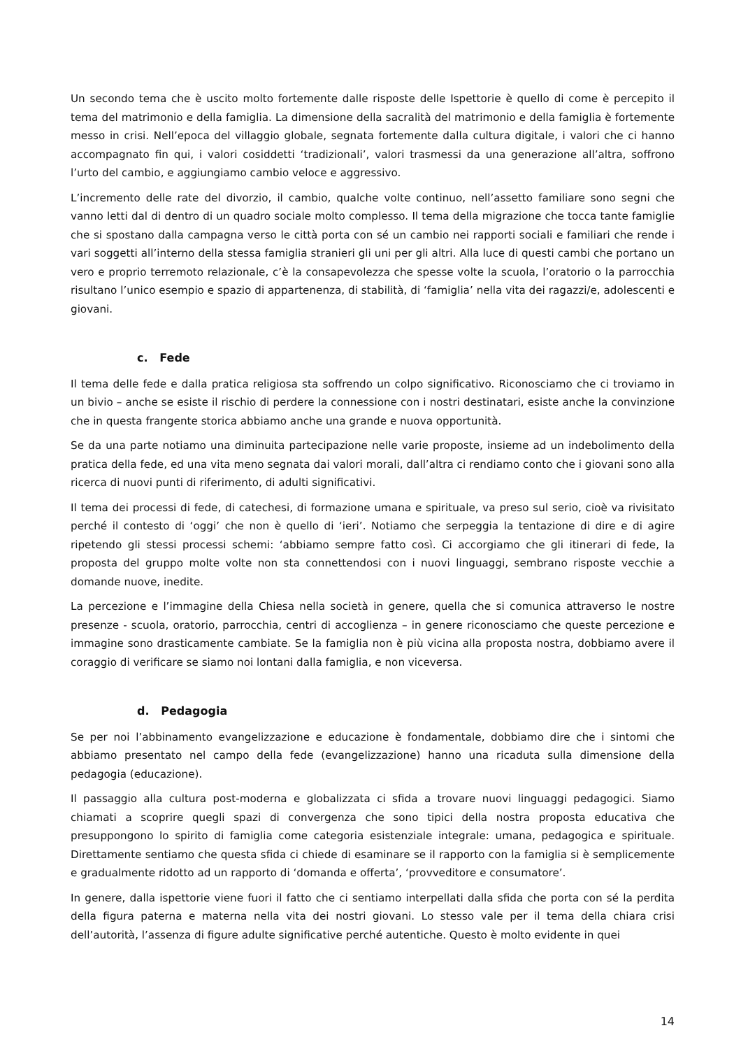Un secondo tema che è uscito molto fortemente dalle risposte delle Ispettorie è quello di come è percepito il tema del matrimonio e della famiglia. La dimensione della sacralità del matrimonio e della famiglia è fortemente messo in crisi. Nell’epoca del villaggio globale, segnata fortemente dalla cultura digitale, i valori che ci hanno accompagnato fin qui, i valori cosiddetti ‘tradizionali’, valori trasmessi da una generazione all’altra, soffrono l’urto del cambio, e aggiungiamo cambio veloce e aggressivo.
L’incremento delle rate del divorzio, il cambio, qualche volte continuo, nell’assetto familiare sono segni che vanno letti dal di dentro di un quadro sociale molto complesso. Il tema della migrazione che tocca tante famiglie che si spostano dalla campagna verso le città porta con sé un cambio nei rapporti sociali e familiari che rende i vari soggetti all’interno della stessa famiglia stranieri gli uni per gli altri. Alla luce di questi cambi che portano un vero e proprio terremoto relazionale, c’è la consapevolezza che spesse volte la scuola, l’oratorio o la parrocchia risultano l’unico esempio e spazio di appartenenza, di stabilità, di ‘famiglia’ nella vita dei ragazzi/e, adolescenti e giovani.
c. Fede
Il tema delle fede e dalla pratica religiosa sta soffrendo un colpo significativo. Riconosciamo che ci troviamo in un bivio – anche se esiste il rischio di perdere la connessione con i nostri destinatari, esiste anche la convinzione che in questa frangente storica abbiamo anche una grande e nuova opportunità.
Se da una parte notiamo una diminuita partecipazione nelle varie proposte, insieme ad un indebolimento della pratica della fede, ed una vita meno segnata dai valori morali, dall’altra ci rendiamo conto che i giovani sono alla ricerca di nuovi punti di riferimento, di adulti significativi.
Il tema dei processi di fede, di catechesi, di formazione umana e spirituale, va preso sul serio, cioè va rivisitato perché il contesto di ‘oggi’ che non è quello di ‘ieri’. Notiamo che serpeggia la tentazione di dire e di agire ripetendo gli stessi processi schemi: ‘abbiamo sempre fatto così. Ci accorgiamo che gli itinerari di fede, la proposta del gruppo molte volte non sta connettendosi con i nuovi linguaggi, sembrano risposte vecchie a domande nuove, inedite.
La percezione e l’immagine della Chiesa nella società in genere, quella che si comunica attraverso le nostre presenze - scuola, oratorio, parrocchia, centri di accoglienza – in genere riconosciamo che queste percezione e immagine sono drasticamente cambiate. Se la famiglia non è più vicina alla proposta nostra, dobbiamo avere il coraggio di verificare se siamo noi lontani dalla famiglia, e non viceversa.
d. Pedagogia
Se per noi l’abbinamento evangelizzazione e educazione è fondamentale, dobbiamo dire che i sintomi che abbiamo presentato nel campo della fede (evangelizzazione) hanno una ricaduta sulla dimensione della pedagogia (educazione).
Il passaggio alla cultura post-moderna e globalizzata ci sfida a trovare nuovi linguaggi pedagogici. Siamo chiamati a scoprire quegli spazi di convergenza che sono tipici della nostra proposta educativa che presuppongono lo spirito di famiglia come categoria esistenziale integrale: umana, pedagogica e spirituale. Direttamente sentiamo che questa sfida ci chiede di esaminare se il rapporto con la famiglia si è semplicemente e gradualmente ridotto ad un rapporto di ‘domanda e offerta’, ‘provveditore e consumatore’.
In genere, dalla ispettorie viene fuori il fatto che ci sentiamo interpellati dalla sfida che porta con sé la perdita della figura paterna e materna nella vita dei nostri giovani. Lo stesso vale per il tema della chiara crisi dell’autorità, l’assenza di figure adulte significative perché autentiche. Questo è molto evidente in quei
14